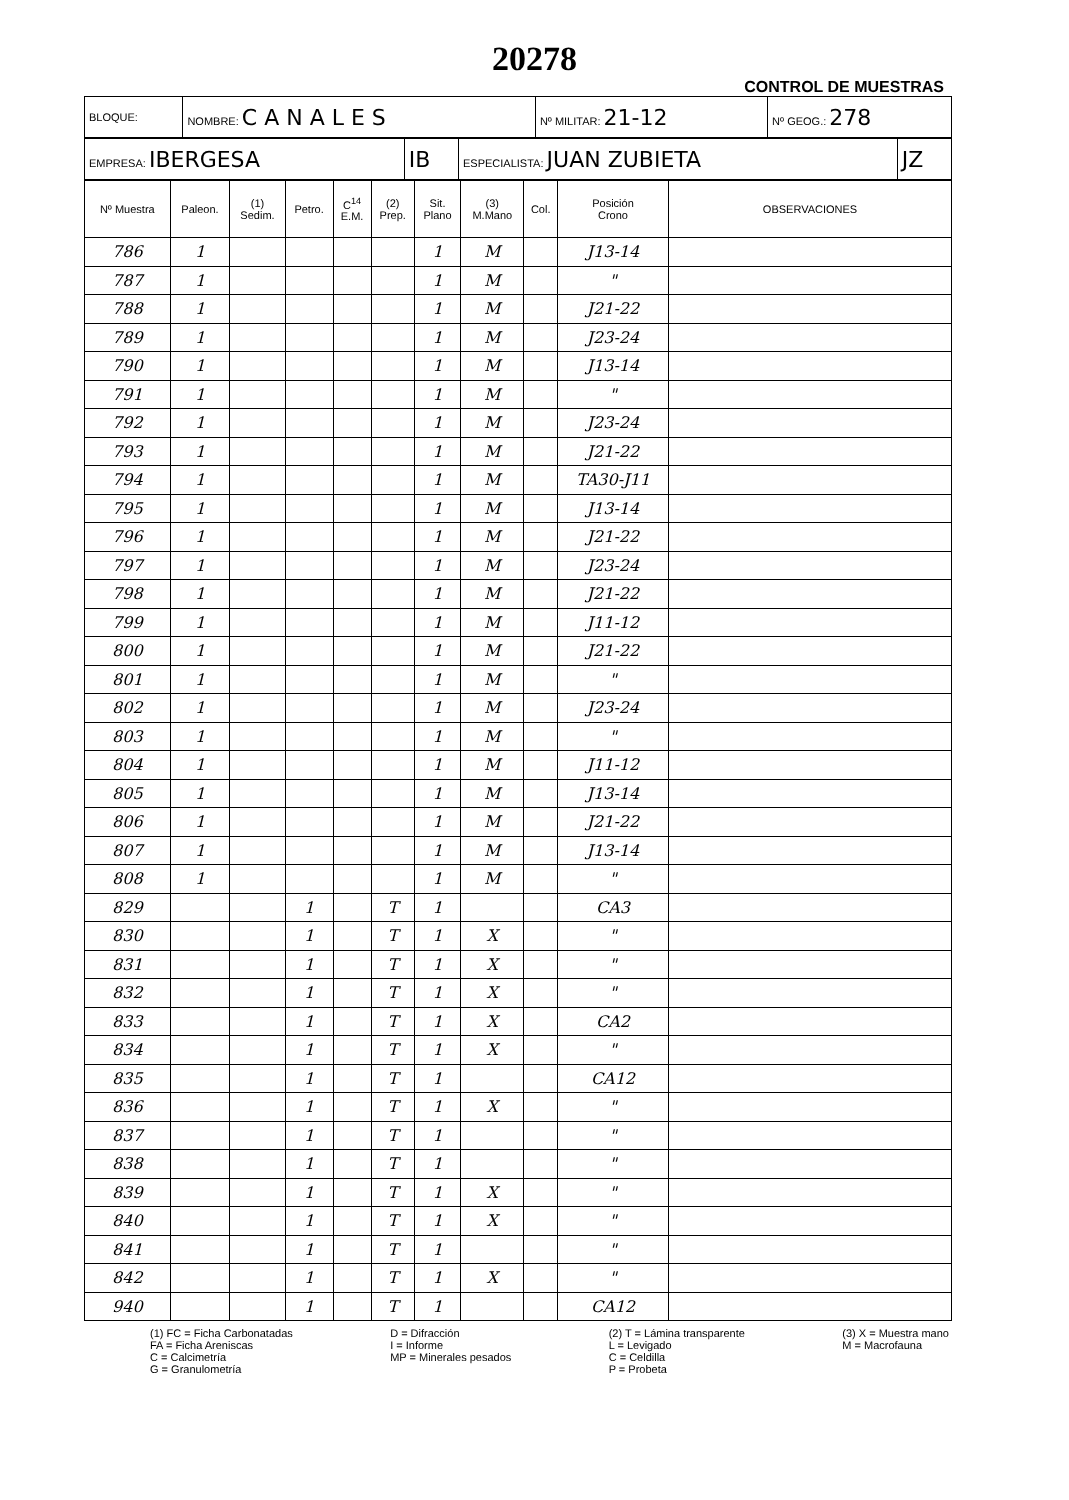20278
CONTROL DE MUESTRAS
| BLOQUE: | NOMBRE: C A N A L E S | Nº MILITAR: 21-12 | Nº GEOG.: 278 |
| EMPRESA: IBERGESA | IB | ESPECIALISTA: JUAN ZUBIETA | JZ |
| Nº Muestra | Paleon. | (1) Sedim. | Petro. | C<sup>14</sup> E.M. | (2) Prep. | Sit. Plano | (3) M.Mano | Col. | Posición Crono | OBSERVACIONES |
| --- | --- | --- | --- | --- | --- | --- | --- | --- | --- | --- |
| 786 | 1 | | | | | 1 | M | | J13-14 | |
| 787 | 1 | | | | | 1 | M | | " | |
| 788 | 1 | | | | | 1 | M | | J21-22 | |
| 789 | 1 | | | | | 1 | M | | J23-24 | |
| 790 | 1 | | | | | 1 | M | | J13-14 | |
| 791 | 1 | | | | | 1 | M | | " | |
| 792 | 1 | | | | | 1 | M | | J23-24 | |
| 793 | 1 | | | | | 1 | M | | J21-22 | |
| 794 | 1 | | | | | 1 | M | | TA30-J11 | |
| 795 | 1 | | | | | 1 | M | | J13-14 | |
| 796 | 1 | | | | | 1 | M | | J21-22 | |
| 797 | 1 | | | | | 1 | M | | J23-24 | |
| 798 | 1 | | | | | 1 | M | | J21-22 | |
| 799 | 1 | | | | | 1 | M | | J11-12 | |
| 800 | 1 | | | | | 1 | M | | J21-22 | |
| 801 | 1 | | | | | 1 | M | | " | |
| 802 | 1 | | | | | 1 | M | | J23-24 | |
| 803 | 1 | | | | | 1 | M | | " | |
| 804 | 1 | | | | | 1 | M | | J11-12 | |
| 805 | 1 | | | | | 1 | M | | J13-14 | |
| 806 | 1 | | | | | 1 | M | | J21-22 | |
| 807 | 1 | | | | | 1 | M | | J13-14 | |
| 808 | 1 | | | | | 1 | M | | " | |
| 829 | | | 1 | | T | 1 | | | CA3 | |
| 830 | | | 1 | | T | 1 | X | | " | |
| 831 | | | 1 | | T | 1 | X | | " | |
| 832 | | | 1 | | T | 1 | X | | " | |
| 833 | | | 1 | | T | 1 | X | | CA2 | |
| 834 | | | 1 | | T | 1 | X | | " | |
| 835 | | | 1 | | T | 1 | | | CA12 | |
| 836 | | | 1 | | T | 1 | X | | " | |
| 837 | | | 1 | | T | 1 | | | " | |
| 838 | | | 1 | | T | 1 | | | " | |
| 839 | | | 1 | | T | 1 | X | | " | |
| 840 | | | 1 | | T | 1 | X | | " | |
| 841 | | | 1 | | T | 1 | | | " | |
| 842 | | | 1 | | T | 1 | X | | " | |
| 940 | | | 1 | | T | 1 | | | CA12 | |
(1) FC = Ficha Carbonatadas
FA = Ficha Areniscas
C = Calcimetría
G = Granulometría
D = Difracción
I = Informe
MP = Minerales pesados
(2) T = Lámina transparente
L = Levigado
C = Celdilla
P = Probeta
(3) X = Muestra mano
M = Macrofauna